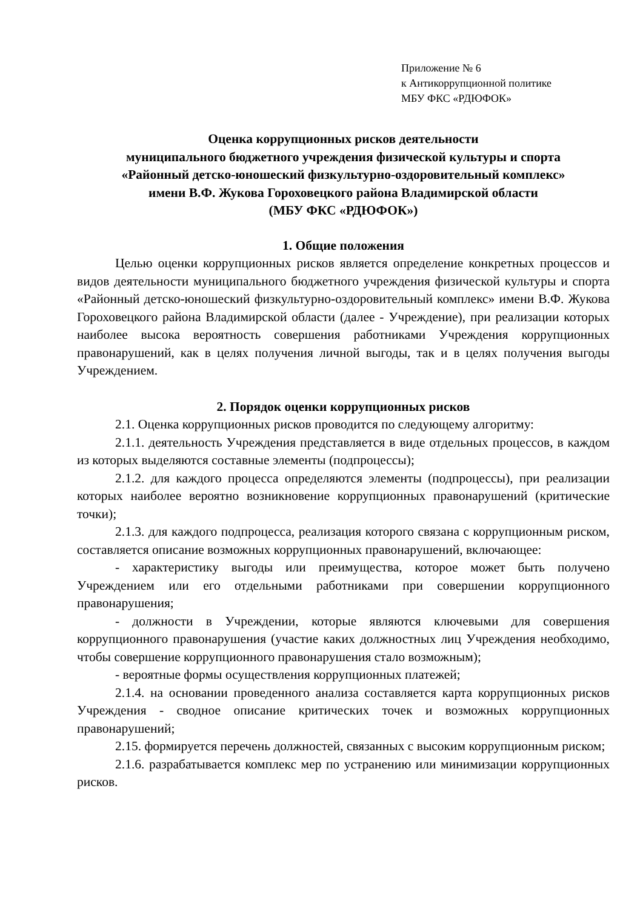Приложение № 6
к Антикоррупционной политике
МБУ ФКС «РДЮФОК»
Оценка коррупционных рисков деятельности
муниципального бюджетного учреждения физической культуры и спорта
«Районный детско-юношеский физкультурно-оздоровительный комплекс»
имени В.Ф. Жукова Гороховецкого района Владимирской области
(МБУ ФКС «РДЮФОК»)
1. Общие положения
Целью оценки коррупционных рисков является определение конкретных процессов и видов деятельности муниципального бюджетного учреждения физической культуры и спорта «Районный детско-юношеский физкультурно-оздоровительный комплекс» имени В.Ф. Жукова Гороховецкого района Владимирской области (далее - Учреждение), при реализации которых наиболее высока вероятность совершения работниками Учреждения коррупционных правонарушений, как в целях получения личной выгоды, так и в целях получения выгоды Учреждением.
2. Порядок оценки коррупционных рисков
2.1. Оценка коррупционных рисков проводится по следующему алгоритму:
2.1.1. деятельность Учреждения представляется в виде отдельных процессов, в каждом из которых выделяются составные элементы (подпроцессы);
2.1.2. для каждого процесса определяются элементы (подпроцессы), при реализации которых наиболее вероятно возникновение коррупционных правонарушений (критические точки);
2.1.3. для каждого подпроцесса, реализация которого связана с коррупционным риском, составляется описание возможных коррупционных правонарушений, включающее:
- характеристику выгоды или преимущества, которое может быть получено Учреждением или его отдельными работниками при совершении коррупционного правонарушения;
- должности в Учреждении, которые являются ключевыми для совершения коррупционного правонарушения (участие каких должностных лиц Учреждения необходимо, чтобы совершение коррупционного правонарушения стало возможным);
- вероятные формы осуществления коррупционных платежей;
2.1.4. на основании проведенного анализа составляется карта коррупционных рисков Учреждения - сводное описание критических точек и возможных коррупционных правонарушений;
2.15. формируется перечень должностей, связанных с высоким коррупционным риском;
2.1.6. разрабатывается комплекс мер по устранению или минимизации коррупционных рисков.